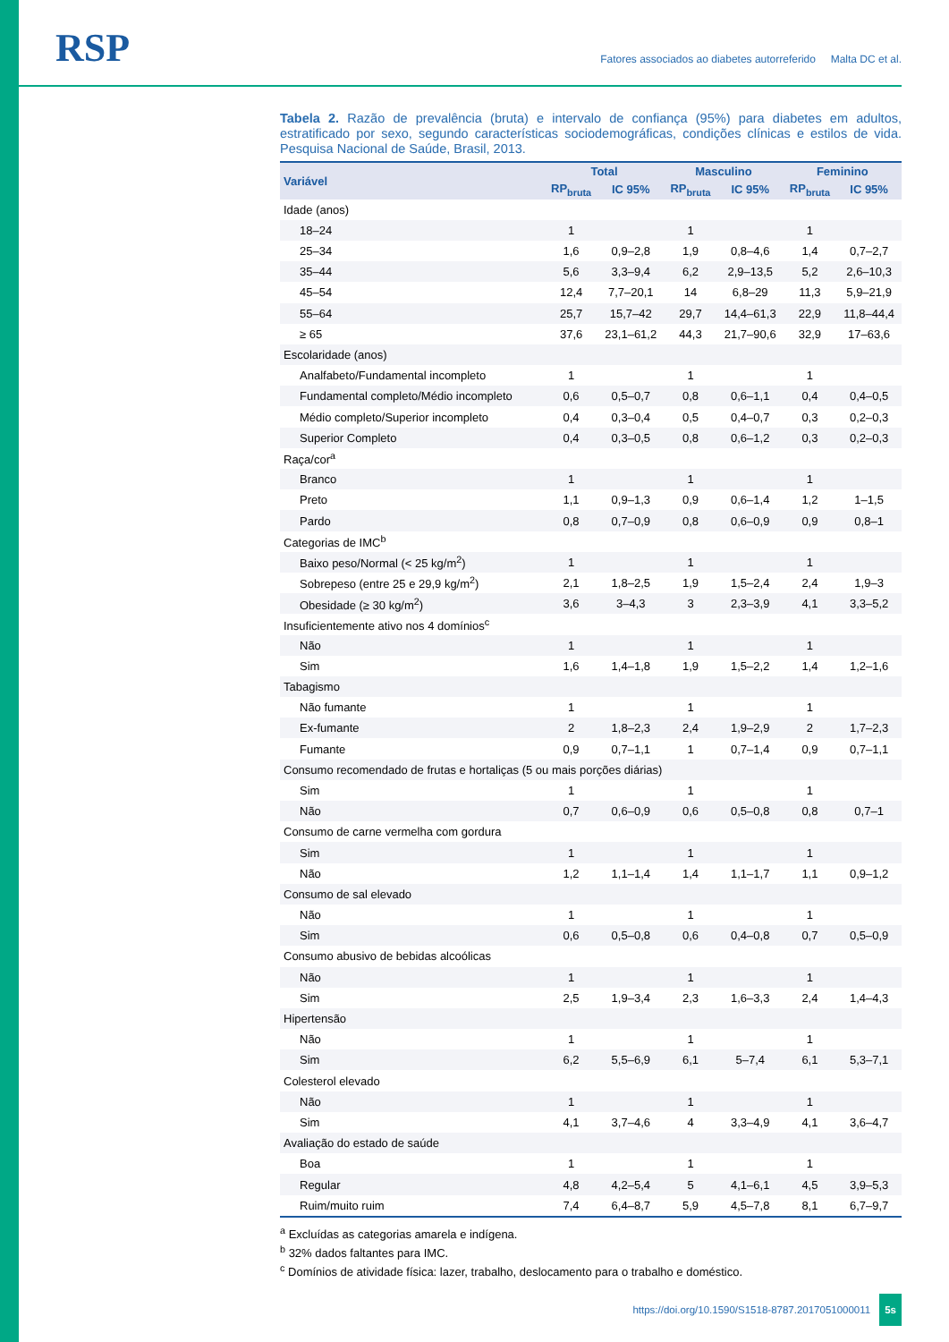RSP
Fatores associados ao diabetes autorreferido Malta DC et al.
Tabela 2. Razão de prevalência (bruta) e intervalo de confiança (95%) para diabetes em adultos, estratificado por sexo, segundo características sociodemográficas, condições clínicas e estilos de vida. Pesquisa Nacional de Saúde, Brasil, 2013.
| Variável | Total | | Masculino | | Feminino | |
| --- | --- | --- | --- | --- | --- | --- |
| | RP<sub>bruta</sub> | IC 95% | RP<sub>bruta</sub> | IC 95% | RP<sub>bruta</sub> | IC 95% |
| Idade (anos) | | | | | | |
| 18–24 | 1 | | 1 | | 1 | |
| 25–34 | 1,6 | 0,9–2,8 | 1,9 | 0,8–4,6 | 1,4 | 0,7–2,7 |
| 35–44 | 5,6 | 3,3–9,4 | 6,2 | 2,9–13,5 | 5,2 | 2,6–10,3 |
| 45–54 | 12,4 | 7,7–20,1 | 14 | 6,8–29 | 11,3 | 5,9–21,9 |
| 55–64 | 25,7 | 15,7–42 | 29,7 | 14,4–61,3 | 22,9 | 11,8–44,4 |
| ≥ 65 | 37,6 | 23,1–61,2 | 44,3 | 21,7–90,6 | 32,9 | 17–63,6 |
| Escolaridade (anos) | | | | | | |
| Analfabeto/Fundamental incompleto | 1 | | 1 | | 1 | |
| Fundamental completo/Médio incompleto | 0,6 | 0,5–0,7 | 0,8 | 0,6–1,1 | 0,4 | 0,4–0,5 |
| Médio completo/Superior incompleto | 0,4 | 0,3–0,4 | 0,5 | 0,4–0,7 | 0,3 | 0,2–0,3 |
| Superior Completo | 0,4 | 0,3–0,5 | 0,8 | 0,6–1,2 | 0,3 | 0,2–0,3 |
| Raça/cor<sup>a</sup> | | | | | | |
| Branco | 1 | | 1 | | 1 | |
| Preto | 1,1 | 0,9–1,3 | 0,9 | 0,6–1,4 | 1,2 | 1–1,5 |
| Pardo | 0,8 | 0,7–0,9 | 0,8 | 0,6–0,9 | 0,9 | 0,8–1 |
| Categorias de IMC<sup>b</sup> | | | | | | |
| Baixo peso/Normal (< 25 kg/m<sup>2</sup>) | 1 | | 1 | | 1 | |
| Sobrepeso (entre 25 e 29,9 kg/m<sup>2</sup>) | 2,1 | 1,8–2,5 | 1,9 | 1,5–2,4 | 2,4 | 1,9–3 |
| Obesidade (≥ 30 kg/m<sup>2</sup>) | 3,6 | 3–4,3 | 3 | 2,3–3,9 | 4,1 | 3,3–5,2 |
| Insuficientemente ativo nos 4 domínios<sup>c</sup> | | | | | | |
| Não | 1 | | 1 | | 1 | |
| Sim | 1,6 | 1,4–1,8 | 1,9 | 1,5–2,2 | 1,4 | 1,2–1,6 |
| Tabagismo | | | | | | |
| Não fumante | 1 | | 1 | | 1 | |
| Ex-fumante | 2 | 1,8–2,3 | 2,4 | 1,9–2,9 | 2 | 1,7–2,3 |
| Fumante | 0,9 | 0,7–1,1 | 1 | 0,7–1,4 | 0,9 | 0,7–1,1 |
| Consumo recomendado de frutas e hortaliças (5 ou mais porções diárias) | | | | | | |
| Sim | 1 | | 1 | | 1 | |
| Não | 0,7 | 0,6–0,9 | 0,6 | 0,5–0,8 | 0,8 | 0,7–1 |
| Consumo de carne vermelha com gordura | | | | | | |
| Sim | 1 | | 1 | | 1 | |
| Não | 1,2 | 1,1–1,4 | 1,4 | 1,1–1,7 | 1,1 | 0,9–1,2 |
| Consumo de sal elevado | | | | | | |
| Não | 1 | | 1 | | 1 | |
| Sim | 0,6 | 0,5–0,8 | 0,6 | 0,4–0,8 | 0,7 | 0,5–0,9 |
| Consumo abusivo de bebidas alcoólicas | | | | | | |
| Não | 1 | | 1 | | 1 | |
| Sim | 2,5 | 1,9–3,4 | 2,3 | 1,6–3,3 | 2,4 | 1,4–4,3 |
| Hipertensão | | | | | | |
| Não | 1 | | 1 | | 1 | |
| Sim | 6,2 | 5,5–6,9 | 6,1 | 5–7,4 | 6,1 | 5,3–7,1 |
| Colesterol elevado | | | | | | |
| Não | 1 | | 1 | | 1 | |
| Sim | 4,1 | 3,7–4,6 | 4 | 3,3–4,9 | 4,1 | 3,6–4,7 |
| Avaliação do estado de saúde | | | | | | |
| Boa | 1 | | 1 | | 1 | |
| Regular | 4,8 | 4,2–5,4 | 5 | 4,1–6,1 | 4,5 | 3,9–5,3 |
| Ruim/muito ruim | 7,4 | 6,4–8,7 | 5,9 | 4,5–7,8 | 8,1 | 6,7–9,7 |
<sup>a</sup> Excluídas as categorias amarela e indígena.
<sup>b</sup> 32% dados faltantes para IMC.
<sup>c</sup> Domínios de atividade física: lazer, trabalho, deslocamento para o trabalho e doméstico.
https://doi.org/10.1590/S1518-8787.2017051000011 5s